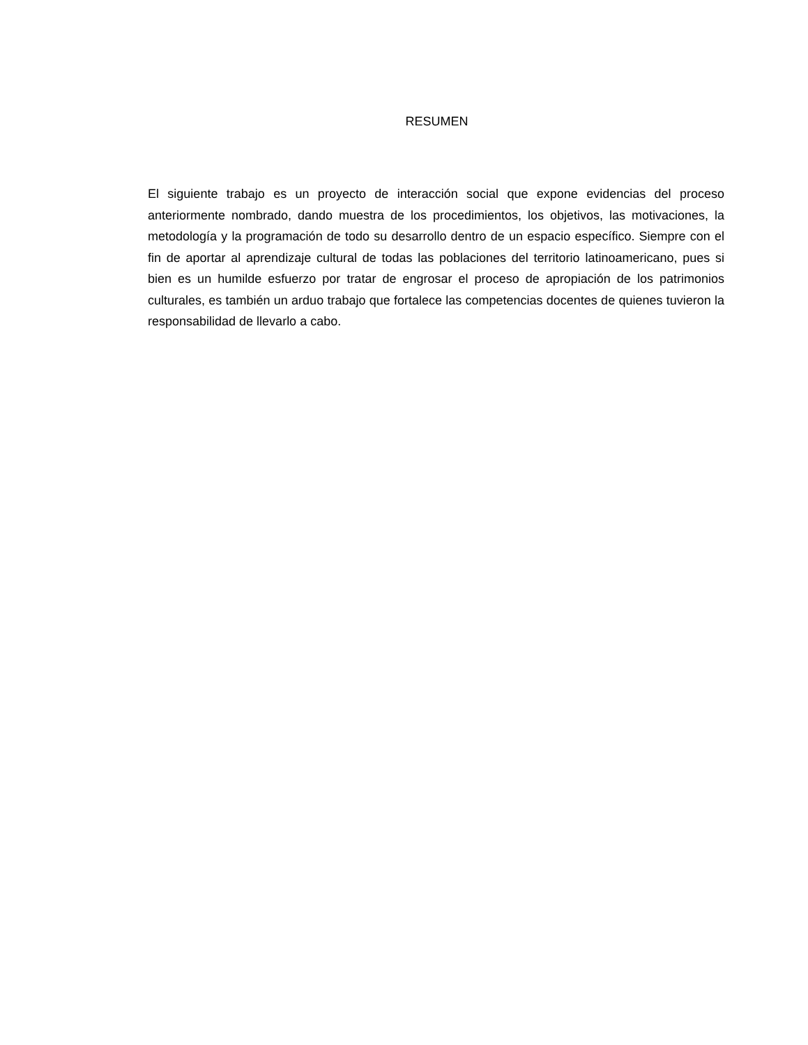RESUMEN
El siguiente trabajo es un proyecto de interacción social que expone evidencias del proceso anteriormente nombrado, dando muestra de los procedimientos, los objetivos, las motivaciones, la metodología y la programación de todo su desarrollo dentro de un espacio específico. Siempre con el fin de aportar al aprendizaje cultural de todas las poblaciones del territorio latinoamericano, pues si bien es un humilde esfuerzo por tratar de engrosar el proceso de apropiación de los patrimonios culturales, es también un arduo trabajo que fortalece las competencias docentes de quienes tuvieron la responsabilidad de llevarlo a cabo.